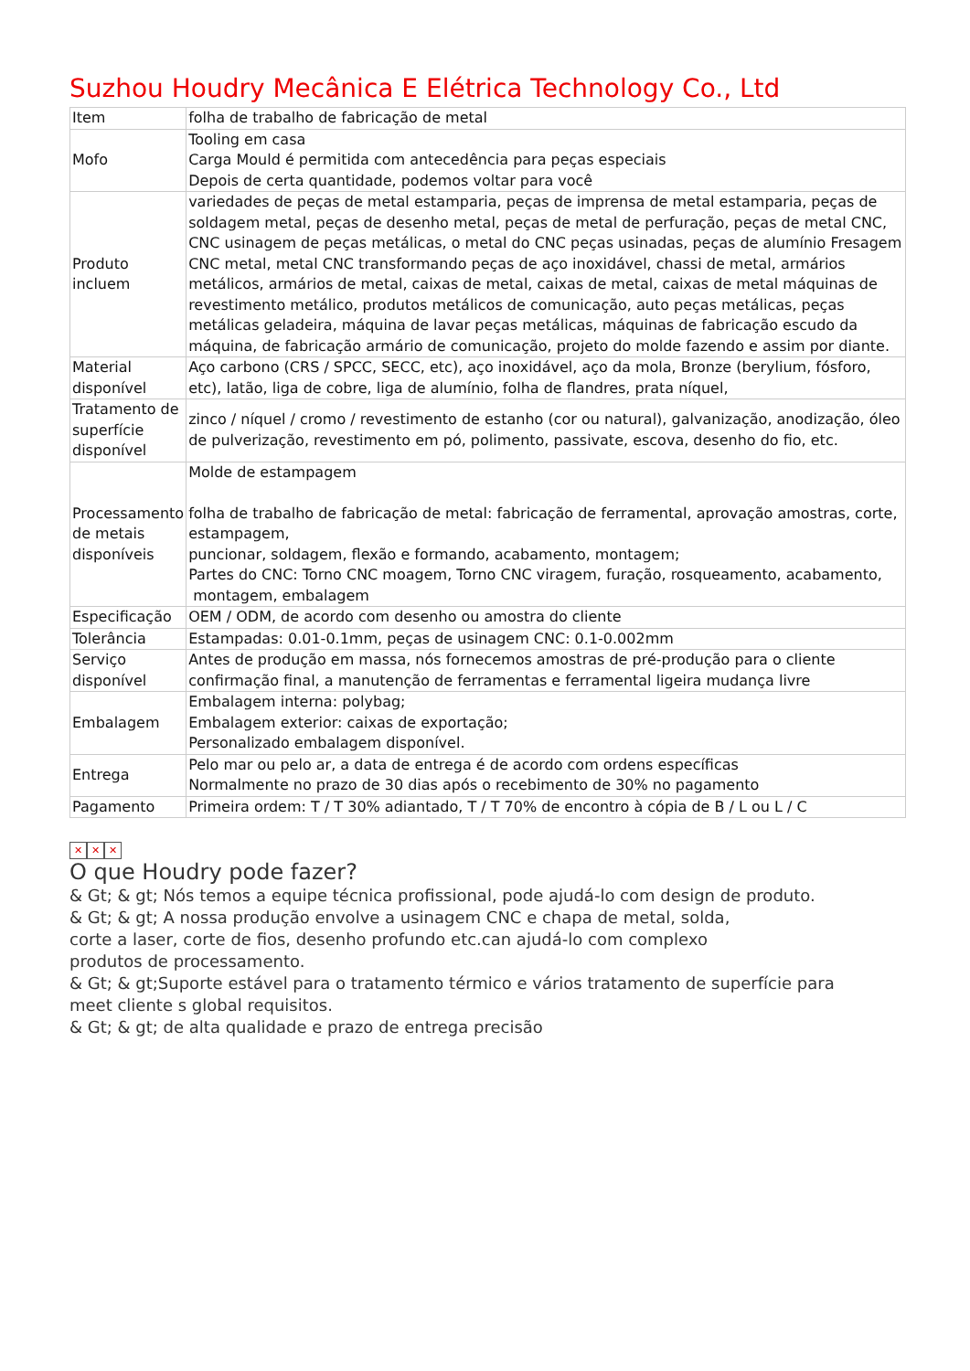Suzhou Houdry Mecânica E Elétrica Technology Co., Ltd
| Item | folha de trabalho de fabricação de metal |
| Mofo | Tooling em casa Carga Mould é permitida com antecedência para peças especiais Depois de certa quantidade, podemos voltar para você |
| Produto incluem | variedades de peças de metal estamparia, peças de imprensa de metal estamparia, peças de soldagem metal, peças de desenho metal, peças de metal de perfuração, peças de metal CNC, CNC usinagem de peças metálicas, o metal do CNC peças usinadas, peças de alumínio Fresagem CNC metal, metal CNC transformando peças de aço inoxidável, chassi de metal, armários metálicos, armários de metal, caixas de metal, caixas de metal, caixas de metal máquinas de revestimento metálico, produtos metálicos de comunicação, auto peças metálicas, peças metálicas geladeira, máquina de lavar peças metálicas, máquinas de fabricação escudo da máquina, de fabricação armário de comunicação, projeto do molde fazendo e assim por diante. |
| Material disponível | Aço carbono (CRS / SPCC, SECC, etc), aço inoxidável, aço da mola, Bronze (berylium, fósforo, etc), latão, liga de cobre, liga de alumínio, folha de flandres, prata níquel, |
| Tratamento de superfície disponível | zinco / níquel / cromo / revestimento de estanho (cor ou natural), galvanização, anodização, óleo de pulverização, revestimento em pó, polimento, passivate, escova, desenho do fio, etc. |
| Processamento de metais disponíveis | Molde de estampagem folha de trabalho de fabricação de metal: fabricação de ferramental, aprovação amostras, corte, estampagem, puncionar, soldagem, flexão e formando, acabamento, montagem; Partes do CNC: Torno CNC moagem, Torno CNC viragem, furação, rosqueamento, acabamento, montagem, embalagem |
| Especificação | OEM / ODM, de acordo com desenho ou amostra do cliente |
| Tolerância | Estampadas: 0.01-0.1mm, peças de usinagem CNC: 0.1-0.002mm |
| Serviço disponível | Antes de produção em massa, nós fornecemos amostras de pré-produção para o cliente confirmação final, a manutenção de ferramentas e ferramental ligeira mudança livre |
| Embalagem | Embalagem interna: polybag; Embalagem exterior: caixas de exportação; Personalizado embalagem disponível. |
| Entrega | Pelo mar ou pelo ar, a data de entrega é de acordo com ordens específicas Normalmente no prazo de 30 dias após o recebimento de 30% no pagamento |
| Pagamento | Primeira ordem: T / T 30% adiantado, T / T 70% de encontro à cópia de B / L ou L / C |
✕ ✕ ✕
O que Houdry pode fazer?
& Gt; & gt; Nós temos a equipe técnica profissional, pode ajudá-lo com design de produto.
& Gt; & gt; A nossa produção envolve a usinagem CNC e chapa de metal, solda,
corte a laser, corte de fios, desenho profundo etc.can ajudá-lo com complexo
produtos de processamento.
& Gt; & gt;Suporte estável para o tratamento térmico e vários tratamento de superfície para
meet cliente s global requisitos.
& Gt; & gt; de alta qualidade e prazo de entrega precisão